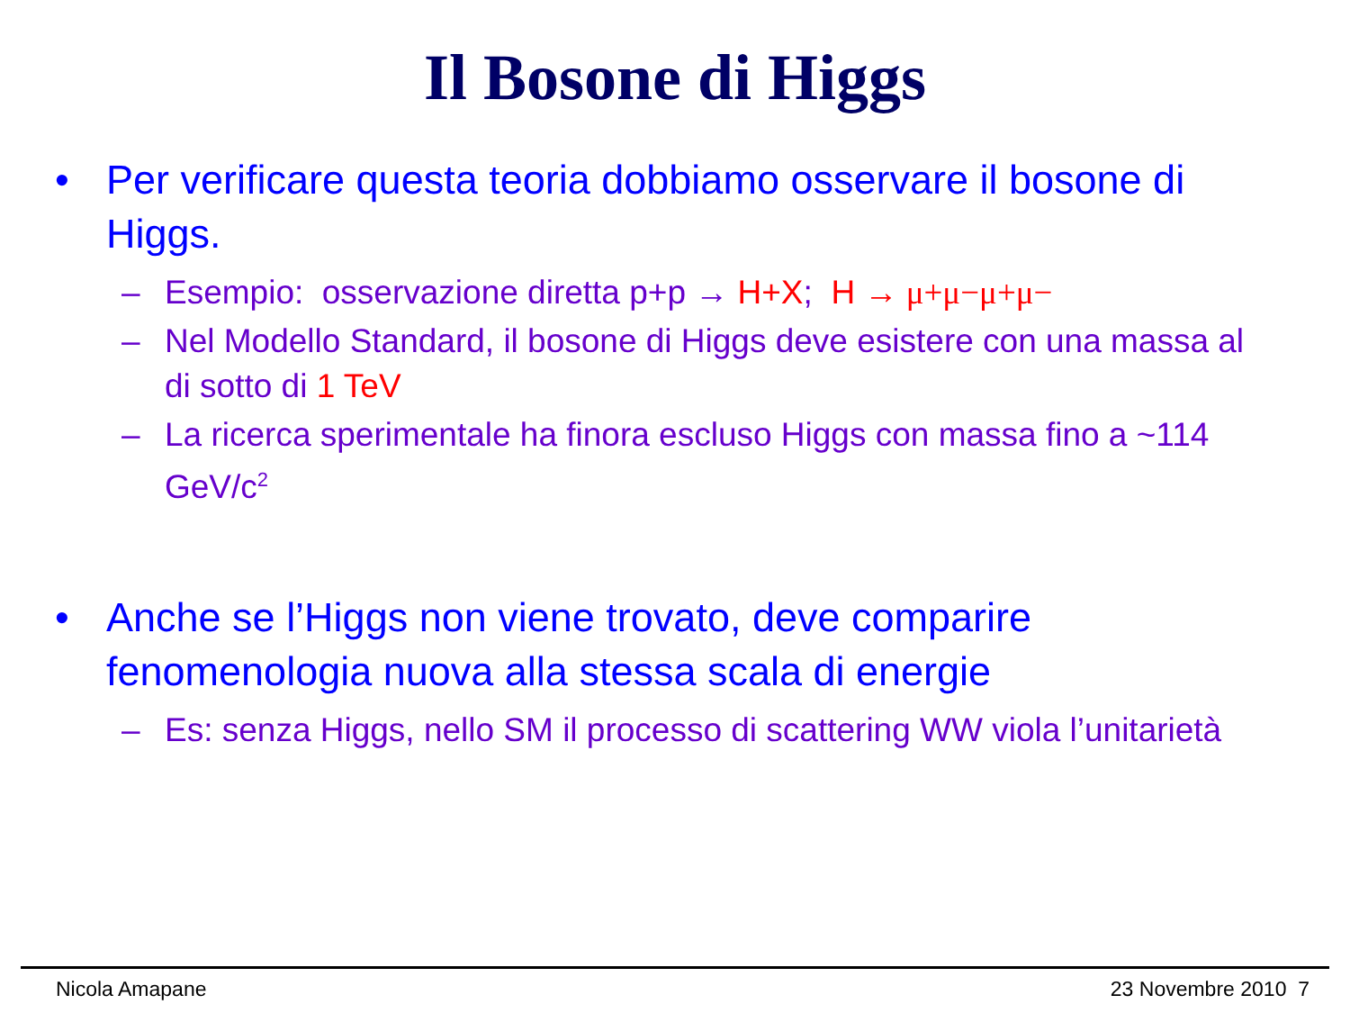Il Bosone di Higgs
• Per verificare questa teoria dobbiamo osservare il bosone di Higgs.
– Esempio: osservazione diretta p+p → H+X; H → μ+μ−μ+μ−
– Nel Modello Standard, il bosone di Higgs deve esistere con una massa al di sotto di 1 TeV
– La ricerca sperimentale ha finora escluso Higgs con massa fino a ~114 GeV/c<sup>2</sup>
• Anche se l’Higgs non viene trovato, deve comparire fenomenologia nuova alla stessa scala di energie
– Es: senza Higgs, nello SM il processo di scattering WW viola l’unitarietà
Nicola Amapane 23 Novembre 2010 7